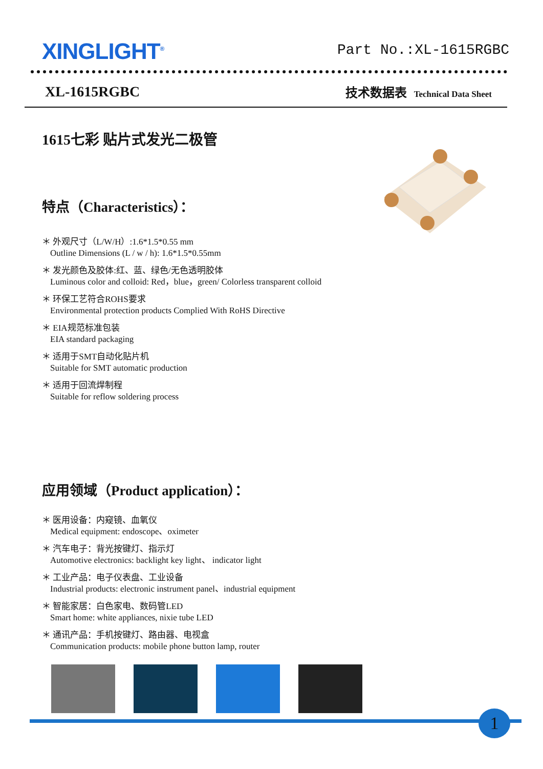XINGLIGHT<sup>®</sup>
Part No.:XL-1615RGBC
XL-1615RGBC
技术数据表 Technical Data Sheet
1615七彩 贴片式发光二极管
特点（Characteristics）：
＊ 外观尺寸（L/W/H）:1.6*1.5*0.55 mm
Outline Dimensions (L / w / h): 1.6*1.5*0.55mm
＊ 发光颜色及胶体:红、蓝、绿色/无色透明胶体
Luminous color and colloid: Red，blue，green/ Colorless transparent colloid
＊ 环保工艺符合ROHS要求
Environmental protection products Complied With RoHS Directive
＊ EIA规范标准包装
EIA standard packaging
＊ 适用于SMT自动化贴片机
Suitable for SMT automatic production
＊ 适用于回流焊制程
Suitable for reflow soldering process
应用领域（Product application）：
＊ 医用设备：内窥镜、血氧仪
Medical equipment: endoscope、oximeter
＊ 汽车电子：背光按键灯、指示灯
Automotive electronics: backlight key light、 indicator light
＊ 工业产品：电子仪表盘、工业设备
Industrial products: electronic instrument panel、industrial equipment
＊ 智能家居：白色家电、数码管LED
Smart home: white appliances, nixie tube LED
＊ 通讯产品：手机按键灯、路由器、电视盒
Communication products: mobile phone button lamp, router
1